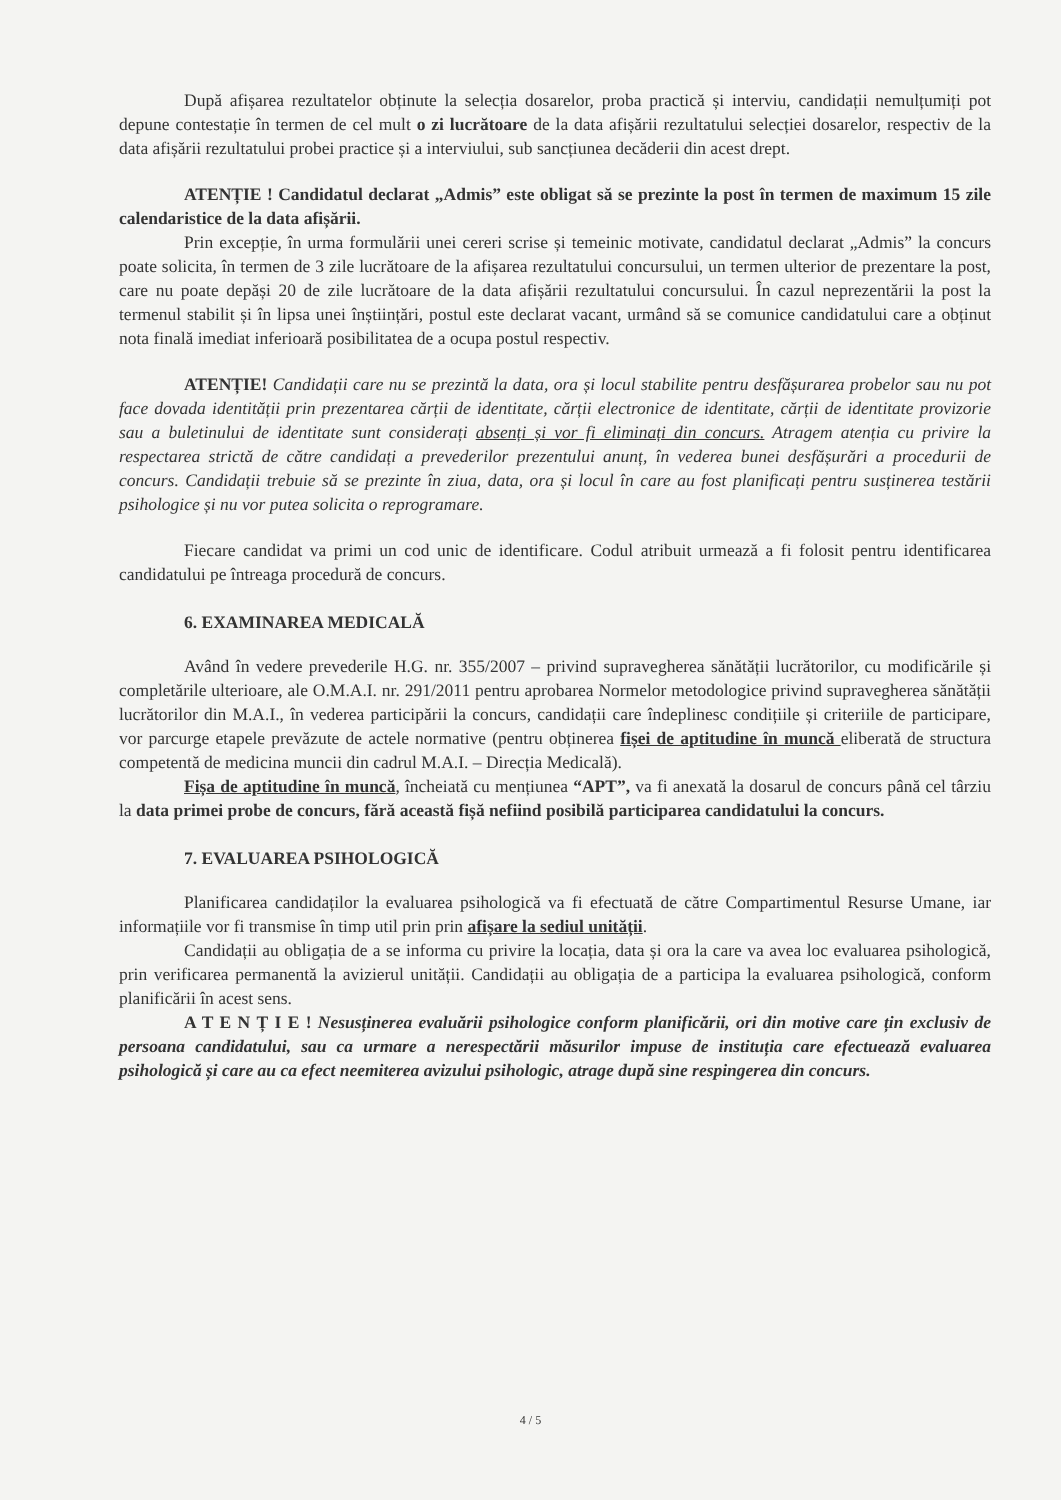După afișarea rezultatelor obținute la selecția dosarelor, proba practică și interviu, candidații nemulțumiți pot depune contestație în termen de cel mult o zi lucrătoare de la data afișării rezultatului selecției dosarelor, respectiv de la data afișării rezultatului probei practice și a interviului, sub sancțiunea decăderii din acest drept.
ATENȚIE ! Candidatul declarat „Admis” este obligat să se prezinte la post în termen de maximum 15 zile calendaristice de la data afișării.
Prin excepție, în urma formulării unei cereri scrise și temeinic motivate, candidatul declarat „Admis” la concurs poate solicita, în termen de 3 zile lucrătoare de la afișarea rezultatului concursului, un termen ulterior de prezentare la post, care nu poate depăși 20 de zile lucrătoare de la data afișării rezultatului concursului. În cazul neprezentării la post la termenul stabilit și în lipsa unei înștiințări, postul este declarat vacant, urmând să se comunice candidatului care a obținut nota finală imediat inferioară posibilitatea de a ocupa postul respectiv.
ATENȚIE! Candidații care nu se prezintă la data, ora și locul stabilite pentru desfășurarea probelor sau nu pot face dovada identității prin prezentarea cărții de identitate, cărții electronice de identitate, cărții de identitate provizorie sau a buletinului de identitate sunt considerați absenți și vor fi eliminați din concurs. Atragem atenția cu privire la respectarea strictă de către candidați a prevederilor prezentului anunț, în vederea bunei desfășurări a procedurii de concurs. Candidații trebuie să se prezinte în ziua, data, ora și locul în care au fost planificați pentru susținerea testării psihologice și nu vor putea solicita o reprogramare.
Fiecare candidat va primi un cod unic de identificare. Codul atribuit urmează a fi folosit pentru identificarea candidatului pe întreaga procedură de concurs.
6. EXAMINAREA MEDICALĂ
Având în vedere prevederile H.G. nr. 355/2007 – privind supravegherea sănătății lucrătorilor, cu modificările și completările ulterioare, ale O.M.A.I. nr. 291/2011 pentru aprobarea Normelor metodologice privind supravegherea sănătății lucrătorilor din M.A.I., în vederea participării la concurs, candidații care îndeplinesc condițiile și criteriile de participare, vor parcurge etapele prevăzute de actele normative (pentru obținerea fișei de aptitudine în muncă eliberată de structura competentă de medicina muncii din cadrul M.A.I. – Direcția Medicală).
Fișa de aptitudine în muncă, încheiată cu mențiunea “APT”, va fi anexată la dosarul de concurs până cel târziu la data primei probe de concurs, fără această fișă nefiind posibilă participarea candidatului la concurs.
7. EVALUAREA PSIHOLOGICĂ
Planificarea candidaților la evaluarea psihologică va fi efectuată de către Compartimentul Resurse Umane, iar informațiile vor fi transmise în timp util prin prin afișare la sediul unității.
Candidații au obligația de a se informa cu privire la locația, data și ora la care va avea loc evaluarea psihologică, prin verificarea permanentă la avizierul unității. Candidații au obligația de a participa la evaluarea psihologică, conform planificării în acest sens.
A T E N Ț I E ! Nesusținerea evaluării psihologice conform planificării, ori din motive care țin exclusiv de persoana candidatului, sau ca urmare a nerespectării măsurilor impuse de instituția care efectuează evaluarea psihologică și care au ca efect neemiterea avizului psihologic, atrage după sine respingerea din concurs.
4 / 5